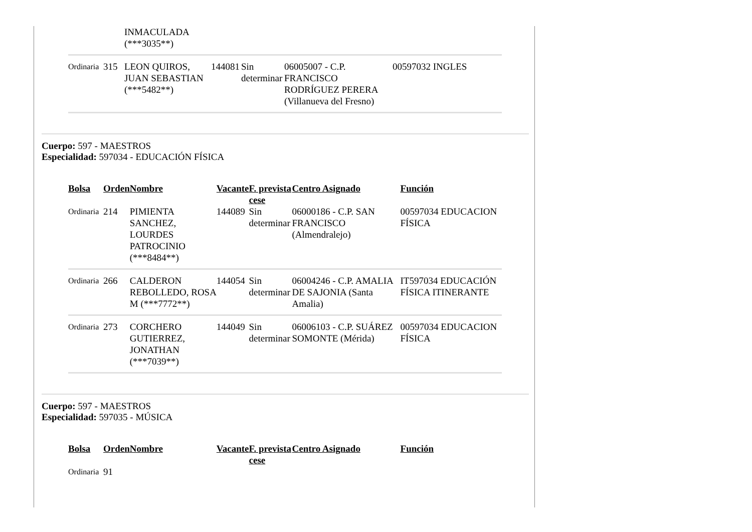| | | INMACULADA (***3035**) | | | | |
| Ordinaria | 315 | LEON QUIROS, JUAN SEBASTIAN (***5482**) | 144081 | Sin determinar | 06005007 - C.P. FRANCISCO RODRÍGUEZ PERERA (Villanueva del Fresno) | 00597032 INGLES |
Cuerpo: 597 - MAESTROS
Especialidad: 597034 - EDUCACIÓN FÍSICA
| Bolsa | Orden | Nombre | Vacante | F. prevista cese | Centro Asignado | Función |
| --- | --- | --- | --- | --- | --- | --- |
| Ordinaria | 214 | PIMIENTA SANCHEZ, LOURDES PATROCINIO (***8484**) | 144089 | Sin determinar | 06000186 - C.P. SAN FRANCISCO (Almendralejo) | 00597034 EDUCACION FÍSICA |
| Ordinaria | 266 | CALDERON REBOLLEDO, ROSA M (***7772**) | 144054 | Sin determinar | 06004246 - C.P. AMALIA DE SAJONIA (Santa Amalia) | IT597034 EDUCACIÓN FÍSICA ITINERANTE |
| Ordinaria | 273 | CORCHERO GUTIERREZ, JONATHAN (***7039**) | 144049 | Sin determinar | 06006103 - C.P. SUÁREZ SOMONTE (Mérida) | 00597034 EDUCACION FÍSICA |
Cuerpo: 597 - MAESTROS
Especialidad: 597035 - MÚSICA
| Bolsa | Orden | Nombre | Vacante | F. prevista cese | Centro Asignado | Función |
| --- | --- | --- | --- | --- | --- | --- |
| Ordinaria | 91 | | | | | |